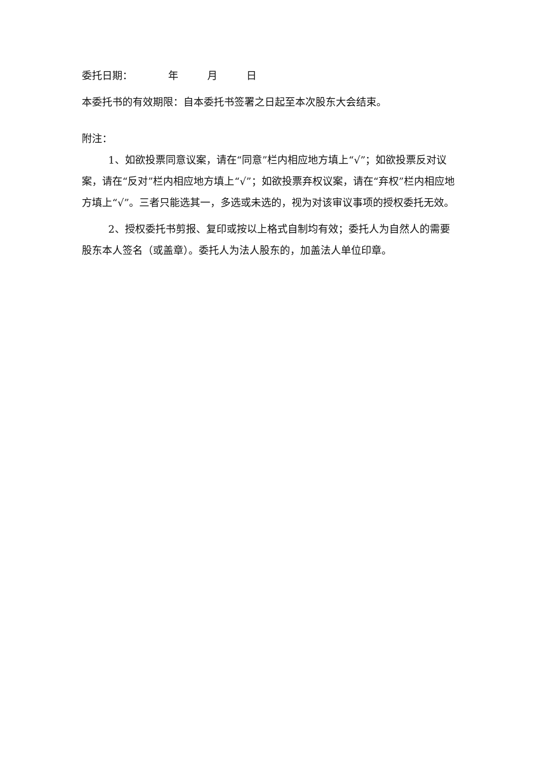委托日期： 年 月 日
本委托书的有效期限：自本委托书签署之日起至本次股东大会结束。
附注：
1、如欲投票同意议案，请在“同意”栏内相应地方填上“√”；如欲投票反对议案，请在“反对”栏内相应地方填上“√”；如欲投票弃权议案，请在“弃权”栏内相应地方填上“√”。三者只能选其一，多选或未选的，视为对该审议事项的授权委托无效。
2、授权委托书剪报、复印或按以上格式自制均有效；委托人为自然人的需要股东本人签名（或盖章）。委托人为法人股东的，加盖法人单位印章。